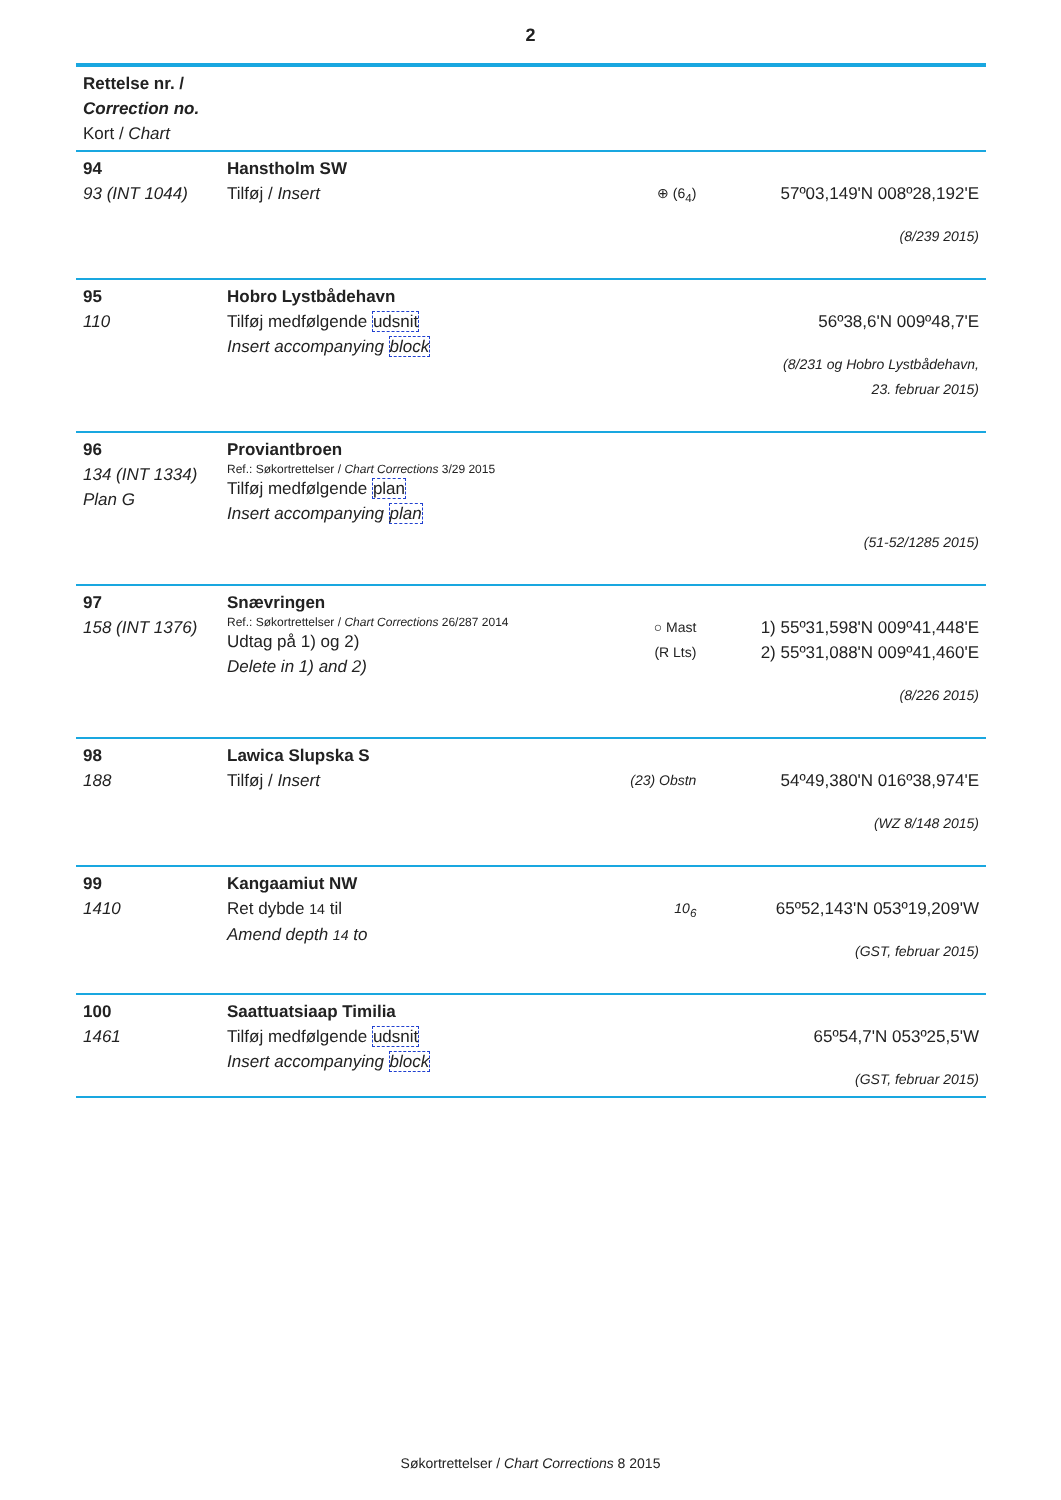2
| Rettelse nr. / Correction no. Kort / Chart | | | |
| --- | --- | --- | --- |
| 94 93 (INT 1044) | Hanstholm SW Tilføj / Insert | ⊕ (6<sub>4</sub>) | 57º03,149'N 008º28,192'E (8/239 2015) |
| 95 110 | Hobro Lystbådehavn Tilføj medfølgende udsnit Insert accompanying block | | 56º38,6'N 009º48,7'E (8/231 og Hobro Lystbådehavn, 23. februar 2015) |
| 96 134 (INT 1334) Plan G | Proviantbroen Ref.: Søkortrettelser / Chart Corrections 3/29 2015 Tilføj medfølgende plan Insert accompanying plan | | (51-52/1285 2015) |
| 97 158 (INT 1376) | Snævringen Ref.: Søkortrettelser / Chart Corrections 26/287 2014 Udtag på 1) og 2) Delete in 1) and 2) | ○ Mast (R Lts) | 1) 55º31,598'N 009º41,448'E 2) 55º31,088'N 009º41,460'E (8/226 2015) |
| 98 188 | Lawica Slupska S Tilføj / Insert | (23) Obstn | 54º49,380'N 016º38,974'E (WZ 8/148 2015) |
| 99 1410 | Kangaamiut NW Ret dybde 14 til Amend depth 14 to | 10<sub>6</sub> | 65º52,143'N 053º19,209'W (GST, februar 2015) |
| 100 1461 | Saattuatsiaap Timilia Tilføj medfølgende udsnit Insert accompanying block | | 65º54,7'N 053º25,5'W (GST, februar 2015) |
Søkortrettelser / Chart Corrections 8 2015